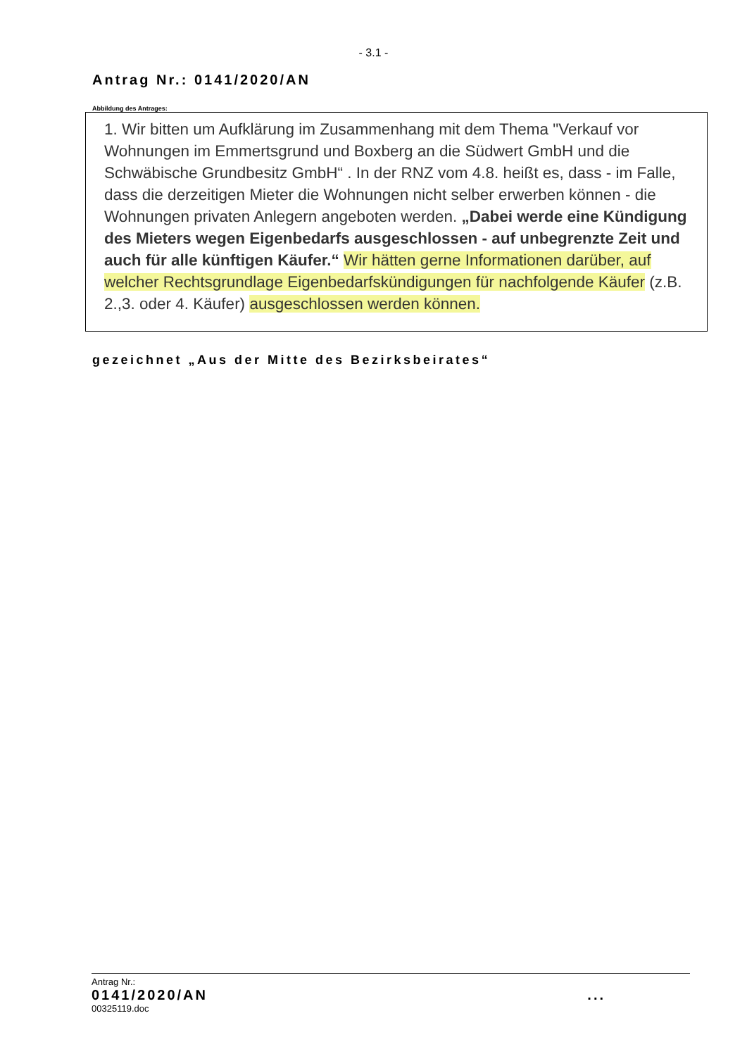- 3.1 -
Antrag Nr.: 0141/2020/AN
Abbildung des Antrages:
1. Wir bitten um Aufklärung im Zusammenhang mit dem Thema "Verkauf vor Wohnungen im Emmertsgrund und Boxberg an die Südwert GmbH und die Schwäbische Grundbesitz GmbH“ . In der RNZ vom 4.8. heißt es, dass - im Falle, dass die derzeitigen Mieter die Wohnungen nicht selber erwerben können - die Wohnungen privaten Anlegern angeboten werden. „Dabei werde eine Kündigung des Mieters wegen Eigenbedarfs ausgeschlossen - auf unbegrenzte Zeit und auch für alle künftigen Käufer.“ Wir hätten gerne Informationen darüber, auf welcher Rechtsgrundlage Eigenbedarfskündigungen für nachfolgende Käufer (z.B. 2.,3. oder 4. Käufer) ausgeschlossen werden können.
gezeichnet „Aus der Mitte des Bezirksbeirates“
Antrag Nr.:
0141/2020/AN ...
00325119.doc